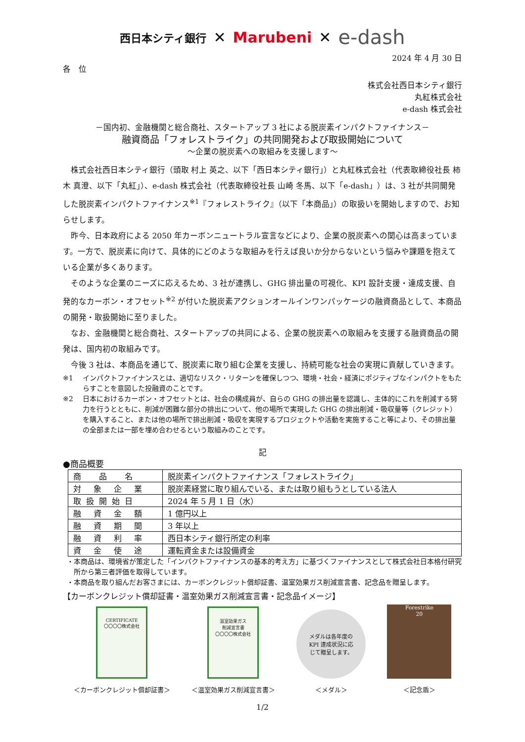西日本シティ銀行 ✕ Marubeni ✕ e-dash
2024 年 4 月 30 日
各　位
株式会社西日本シティ銀行
丸紅株式会社
e-dash 株式会社
－国内初、金融機関と総合商社、スタートアップ 3 社による脱炭素インパクトファイナンス－
融資商品「フォレストライク」の共同開発および取扱開始について
～企業の脱炭素への取組みを支援します～
株式会社西日本シティ銀行（頭取 村上 英之、以下「西日本シティ銀行」）と丸紅株式会社（代表取締役社長 柿木 真澄、以下「丸紅」）、e-dash 株式会社（代表取締役社長 山崎 冬馬、以下「e-dash」）は、3 社が共同開発した脱炭素インパクトファイナンス<sup>※1</sup>『フォレストライク』（以下「本商品」）の取扱いを開始しますので、お知らせします。
昨今、日本政府による 2050 年カーボンニュートラル宣言などにより、企業の脱炭素への関心は高まっています。一方で、脱炭素に向けて、具体的にどのような取組みを行えば良いか分からないという悩みや課題を抱えている企業が多くあります。
そのような企業のニーズに応えるため、3 社が連携し、GHG 排出量の可視化、KPI 設計支援・達成支援、自発的なカーボン・オフセット<sup>※2</sup> が付いた脱炭素アクションオールインワンパッケージの融資商品として、本商品の開発・取扱開始に至りました。
なお、金融機関と総合商社、スタートアップの共同による、企業の脱炭素への取組みを支援する融資商品の開発は、国内初の取組みです。
今後 3 社は、本商品を通じて、脱炭素に取り組む企業を支援し、持続可能な社会の実現に貢献していきます。
※1 インパクトファイナンスとは、適切なリスク・リターンを確保しつつ、環境・社会・経済にポジティブなインパクトをもたらすことを意図した投融資のことです。
※2 日本におけるカーボン・オフセットとは、社会の構成員が、自らの GHG の排出量を認識し、主体的にこれを削減する努力を行うとともに、削減が困難な部分の排出について、他の場所で実現した GHG の排出削減・吸収量等（クレジット）を購入すること、または他の場所で排出削減・吸収を実現するプロジェクトや活動を実施すること等により、その排出量の全部または一部を埋め合わせるという取組みのことです。
記
●商品概要
| 商 品 名 | 脱炭素インパクトファイナンス「フォレストライク」 |
| 対 象 企 業 | 脱炭素経営に取り組んでいる、または取り組もうとしている法人 |
| 取扱開始日 | 2024 年 5 月 1 日（水） |
| 融 資 金 額 | 1 億円以上 |
| 融 資 期 間 | 3 年以上 |
| 融 資 利 率 | 西日本シティ銀行所定の利率 |
| 資 金 使 途 | 運転資金または設備資金 |
・本商品は、環境省が策定した「インパクトファイナンスの基本的考え方」に基づくファイナンスとして株式会社日本格付研究所から第三者評価を取得しています。
・本商品を取り組んだお客さまには、カーボンクレジット償却証書、温室効果ガス削減宣言書、記念品を贈呈します。
【カーボンクレジット償却証書・温室効果ガス削減宣言書・記念品イメージ】
CERTIFICATE
〇〇〇〇株式会社
＜カーボンクレジット償却証書＞
温室効果ガス
削減宣言書
〇〇〇〇株式会社
＜温室効果ガス削減宣言書＞
メダルは各年度の
KPI 達成状況に応
じて贈呈します。
＜メダル＞
Forestrike
20
＜記念盾＞
1/2